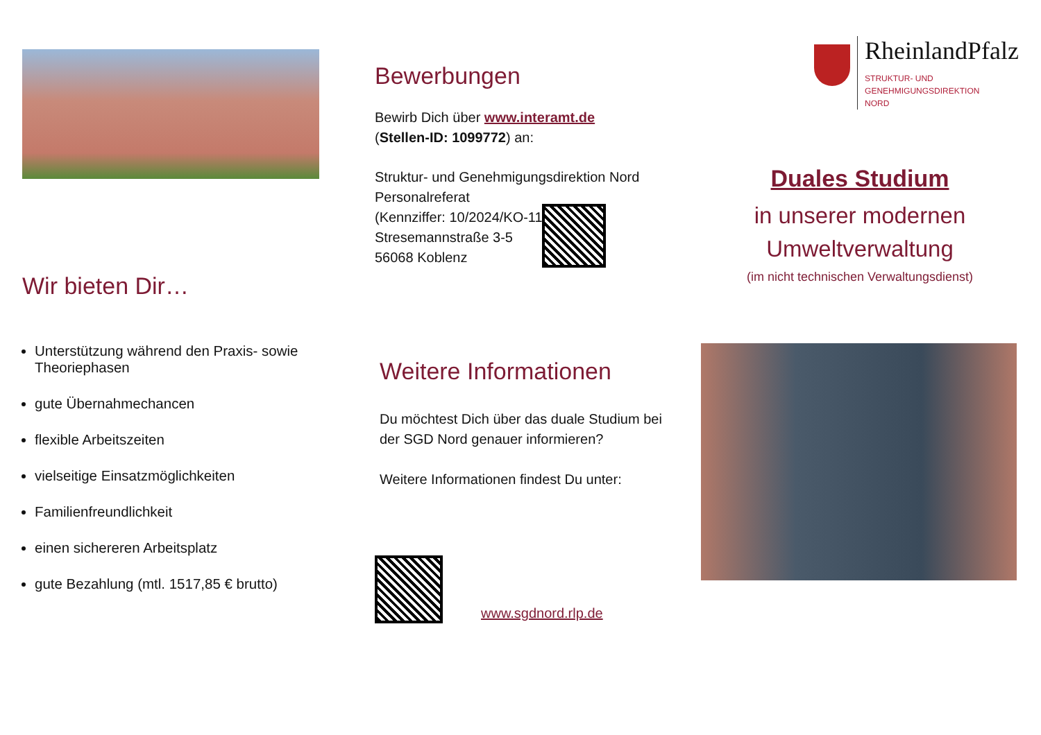Wir bieten Dir…
Unterstützung während den Praxis- sowie Theoriephasen
gute Übernahmechancen
flexible Arbeitszeiten
vielseitige Einsatzmöglichkeiten
Familienfreundlichkeit
einen sichereren Arbeitsplatz
gute Bezahlung (mtl. 1517,85 € brutto)
Bewerbungen
Bewirb Dich über www.interamt.de
(Stellen-ID: 1099772) an:
Struktur- und Genehmigungsdirektion Nord
Personalreferat
(Kennziffer: 10/2024/KO-11)
Stresemannstraße 3-5
56068 Koblenz
Weitere Informationen
Du möchtest Dich über das duale Studium bei der SGD Nord genauer informieren?
Weitere Informationen findest Du unter:
www.sgdnord.rlp.de
RheinlandPfalz
STRUKTUR- UND
GENEHMIGUNGSDIREKTION
NORD
Duales Studium
in unserer modernen
Umweltverwaltung
(im nicht technischen Verwaltungsdienst)